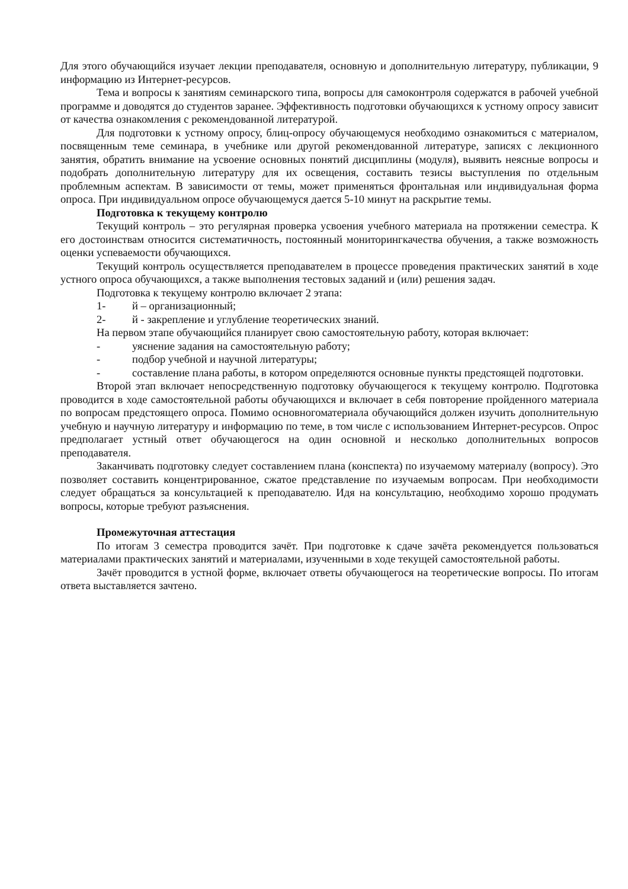Для этого обучающийся изучает лекции преподавателя, основную и дополнительную литературу, публикации, 9 информацию из Интернет-ресурсов.
Тема и вопросы к занятиям семинарского типа, вопросы для самоконтроля содержатся в рабочей учебной программе и доводятся до студентов заранее. Эффективность подготовки обучающихся к устному опросу зависит от качества ознакомления с рекомендованной литературой.
Для подготовки к устному опросу, блиц-опросу обучающемуся необходимо ознакомиться с материалом, посвященным теме семинара, в учебнике или другой рекомендованной литературе, записях с лекционного занятия, обратить внимание на усвоение основных понятий дисциплины (модуля), выявить неясные вопросы и подобрать дополнительную литературу для их освещения, составить тезисы выступления по отдельным проблемным аспектам. В зависимости от темы, может применяться фронтальная или индивидуальная форма опроса. При индивидуальном опросе обучающемуся дается 5-10 минут на раскрытие темы.
Подготовка к текущему контролю
Текущий контроль – это регулярная проверка усвоения учебного материала на протяжении семестра. К его достоинствам относится систематичность, постоянный мониторингкачества обучения, а также возможность оценки успеваемости обучающихся.
Текущий контроль осуществляется преподавателем в процессе проведения практических занятий в ходе устного опроса обучающихся, а также выполнения тестовых заданий и (или) решения задач.
Подготовка к текущему контролю включает 2 этапа:
1- й – организационный;
2- й - закрепление и углубление теоретических знаний.
На первом этапе обучающийся планирует свою самостоятельную работу, которая включает:
- уяснение задания на самостоятельную работу;
- подбор учебной и научной литературы;
- составление плана работы, в котором определяются основные пункты предстоящей подготовки.
Второй этап включает непосредственную подготовку обучающегося к текущему контролю. Подготовка проводится в ходе самостоятельной работы обучающихся и включает в себя повторение пройденного материала по вопросам предстоящего опроса. Помимо основногоматериала обучающийся должен изучить дополнительную учебную и научную литературу и информацию по теме, в том числе с использованием Интернет-ресурсов. Опрос предполагает устный ответ обучающегося на один основной и несколько дополнительных вопросов преподавателя.
Заканчивать подготовку следует составлением плана (конспекта) по изучаемому материалу (вопросу). Это позволяет составить концентрированное, сжатое представление по изучаемым вопросам. При необходимости следует обращаться за консультацией к преподавателю. Идя на консультацию, необходимо хорошо продумать вопросы, которые требуют разъяснения.
Промежуточная аттестация
По итогам 3 семестра проводится зачёт. При подготовке к сдаче зачёта рекомендуется пользоваться материалами практических занятий и материалами, изученными в ходе текущей самостоятельной работы.
Зачёт проводится в устной форме, включает ответы обучающегося на теоретические вопросы. По итогам ответа выставляется зачтено.